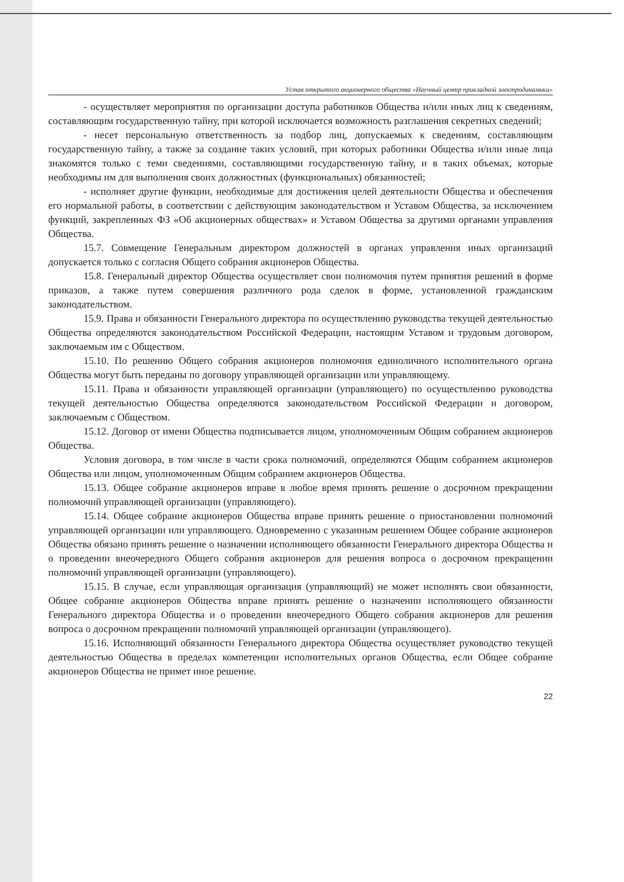Устав открытого акционерного общества «Научный центр прикладной электродинамики»
- осуществляет мероприятия по организации доступа работников Общества и/или иных лиц к сведениям, составляющим государственную тайну, при которой исключается возможность разглашения секретных сведений;
- несет персональную ответственность за подбор лиц, допускаемых к сведениям, составляющим государственную тайну, а также за создание таких условий, при которых работники Общества и/или иные лица знакомятся только с теми сведениями, составляющими государственную тайну, и в таких объемах, которые необходимы им для выполнения своих должностных (функциональных) обязанностей;
- исполняет другие функции, необходимые для достижения целей деятельности Общества и обеспечения его нормальной работы, в соответствии с действующим законодательством и Уставом Общества, за исключением функций, закрепленных ФЗ «Об акционерных обществах» и Уставом Общества за другими органами управления Общества.
15.7. Совмещение Генеральным директором должностей в органах управления иных организаций допускается только с согласия Общего собрания акционеров Общества.
15.8. Генеральный директор Общества осуществляет свои полномочия путем принятия решений в форме приказов, а также путем совершения различного рода сделок в форме, установленной гражданским законодательством.
15.9. Права и обязанности Генерального директора по осуществлению руководства текущей деятельностью Общества определяются законодательством Российской Федерации, настоящим Уставом и трудовым договором, заключаемым им с Обществом.
15.10. По решению Общего собрания акционеров полномочия единоличного исполнительного органа Общества могут быть переданы по договору управляющей организации или управляющему.
15.11. Права и обязанности управляющей организации (управляющего) по осуществлению руководства текущей деятельностью Общества определяются законодательством Российской Федерации и договором, заключаемым с Обществом.
15.12. Договор от имени Общества подписывается лицом, уполномоченным Общим собранием акционеров Общества.
Условия договора, в том числе в части срока полномочий, определяются Общим собранием акционеров Общества или лицом, уполномоченным Общим собранием акционеров Общества.
15.13. Общее собрание акционеров вправе в любое время принять решение о досрочном прекращении полномочий управляющей организации (управляющего).
15.14. Общее собрание акционеров Общества вправе принять решение о приостановлении полномочий управляющей организации или управляющего. Одновременно с указанным решением Общее собрание акционеров Общества обязано принять решение о назначении исполняющего обязанности Генерального директора Общества и о проведении внеочередного Общего собрания акционеров для решения вопроса о досрочном прекращении полномочий управляющей организации (управляющего).
15.15. В случае, если управляющая организация (управляющий) не может исполнять свои обязанности, Общее собрание акционеров Общества вправе принять решение о назначении исполняющего обязанности Генерального директора Общества и о проведении внеочередного Общего собрания акционеров для решения вопроса о досрочном прекращении полномочий управляющей организации (управляющего).
15.16. Исполняющий обязанности Генерального директора Общества осуществляет руководство текущей деятельностью Общества в пределах компетенции исполнительных органов Общества, если Общее собрание акционеров Общества не примет иное решение.
22